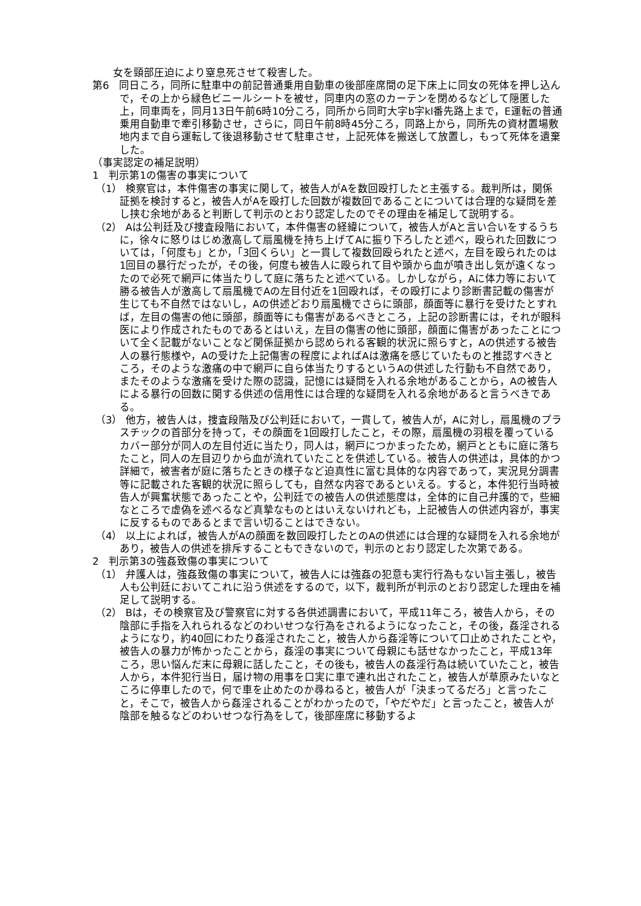女を頸部圧迫により窒息死させて殺害した。
第6　同日ころ，同所に駐車中の前記普通乗用自動車の後部座席間の足下床上に同女の死体を押し込んで，その上から緑色ビニールシートを被せ，同車内の窓のカーテンを閉めるなどして隠匿した上，同車両を，同月13日午前6時10分ころ，同所から同町大字b字kl番先路上まで，E運転の普通乗用自動車で牽引移動させ，さらに，同日午前8時45分ころ，同路上から，同所先の資材置場敷地内まで自ら運転して後退移動させて駐車させ，上記死体を搬送して放置し，もって死体を遺棄した。
（事実認定の補足説明）
1　判示第1の傷害の事実について
（1） 検察官は，本件傷害の事実に関して，被告人がAを数回殴打したと主張する。裁判所は，関係証拠を検討すると，被告人がAを殴打した回数が複数回であることについては合理的な疑問を差し挟む余地があると判断して判示のとおり認定したのでその理由を補足して説明する。
（2） Aは公判廷及び捜査段階において，本件傷害の経緯について，被告人がAと言い合いをするうちに，徐々に怒りはじめ激高して扇風機を持ち上げてAに振り下ろしたと述べ，殴られた回数については，「何度も」とか，「3回くらい」と一貫して複数回殴られたと述べ，左目を殴られたのは1回目の暴行だったが，その後，何度も被告人に殴られて目や頭から血が噴き出し気が遠くなったので必死で網戸に体当たりして庭に落ちたと述べている。しかしながら，Aに体力等において勝る被告人が激高して扇風機でAの左目付近を1回殴れば，その殴打により診断書記載の傷害が生じても不自然ではないし，Aの供述どおり扇風機でさらに頭部，顔面等に暴行を受けたとすれば，左目の傷害の他に頭部，顔面等にも傷害があるべきところ，上記の診断書には，それが眼科医により作成されたものであるとはいえ，左目の傷害の他に頭部，顔面に傷害があったことについて全く記載がないことなど関係証拠から認められる客観的状況に照らすと，Aの供述する被告人の暴行態様や，Aの受けた上記傷害の程度によればAは激痛を感じていたものと推認すべきところ，そのような激痛の中で網戸に自ら体当たりするというAの供述した行動も不自然であり，またそのような激痛を受けた際の認識，記憶には疑問を入れる余地があることから，Aの被告人による暴行の回数に関する供述の信用性には合理的な疑問を入れる余地があると言うべきである。
（3） 他方，被告人は，捜査段階及び公判廷において，一貫して，被告人が，Aに対し，扇風機のプラスチックの首部分を持って，その顔面を1回殴打したこと，その際，扇風機の羽根を覆っているカバー部分が同人の左目付近に当たり，同人は，網戸につかまったため，網戸とともに庭に落ちたこと，同人の左目辺りから血が流れていたことを供述している。被告人の供述は，具体的かつ詳細で，被害者が庭に落ちたときの様子など迫真性に富む具体的な内容であって，実況見分調書等に記載された客観的状況に照らしても，自然な内容であるといえる。すると，本件犯行当時被告人が興奮状態であったことや，公判廷での被告人の供述態度は，全体的に自己弁護的で，些細なところで虚偽を述べるなど真摯なものとはいえないけれども，上記被告人の供述内容が，事実に反するものであるとまで言い切ることはできない。
（4） 以上によれば，被告人がAの顔面を数回殴打したとのAの供述には合理的な疑問を入れる余地があり，被告人の供述を排斥することもできないので，判示のとおり認定した次第である。
2　判示第3の強姦致傷の事実について
（1） 弁護人は，強姦致傷の事実について，被告人には強姦の犯意も実行行為もない旨主張し，被告人も公判廷においてこれに沿う供述をするので，以下，裁判所が判示のとおり認定した理由を補足して説明する。
（2） Bは，その検察官及び警察官に対する各供述調書において，平成11年ころ，被告人から，その陰部に手指を入れられるなどのわいせつな行為をされるようになったこと，その後，姦淫されるようになり，約40回にわたり姦淫されたこと，被告人から姦淫等について口止めされたことや，被告人の暴力が怖かったことから，姦淫の事実について母親にも話せなかったこと，平成13年ころ，思い悩んだ末に母親に話したこと，その後も，被告人の姦淫行為は続いていたこと，被告人から，本件犯行当日，届け物の用事を口実に車で連れ出されたこと，被告人が草原みたいなところに停車したので，何で車を止めたのか尋ねると，被告人が「決まってるだろ」と言ったこと，そこで，被告人から姦淫されることがわかったので，「やだやだ」と言ったこと，被告人が陰部を触るなどのわいせつな行為をして，後部座席に移動するよ